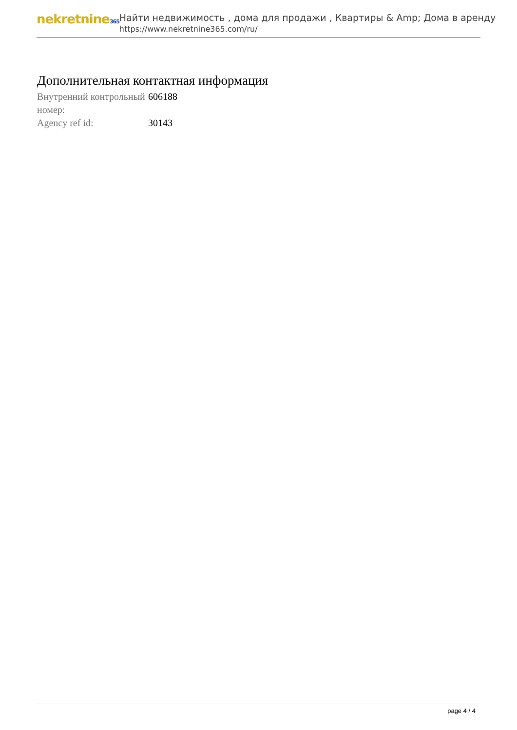nekretnine365
Найти недвижимость , дома для продажи , Квартиры & Amp; Дома в аренду
https://www.nekretnine365.com/ru/
Дополнительная контактная информация
| Внутренний контрольный номер: | 606188 |
| Agency ref id: | 30143 |
page 4 / 4